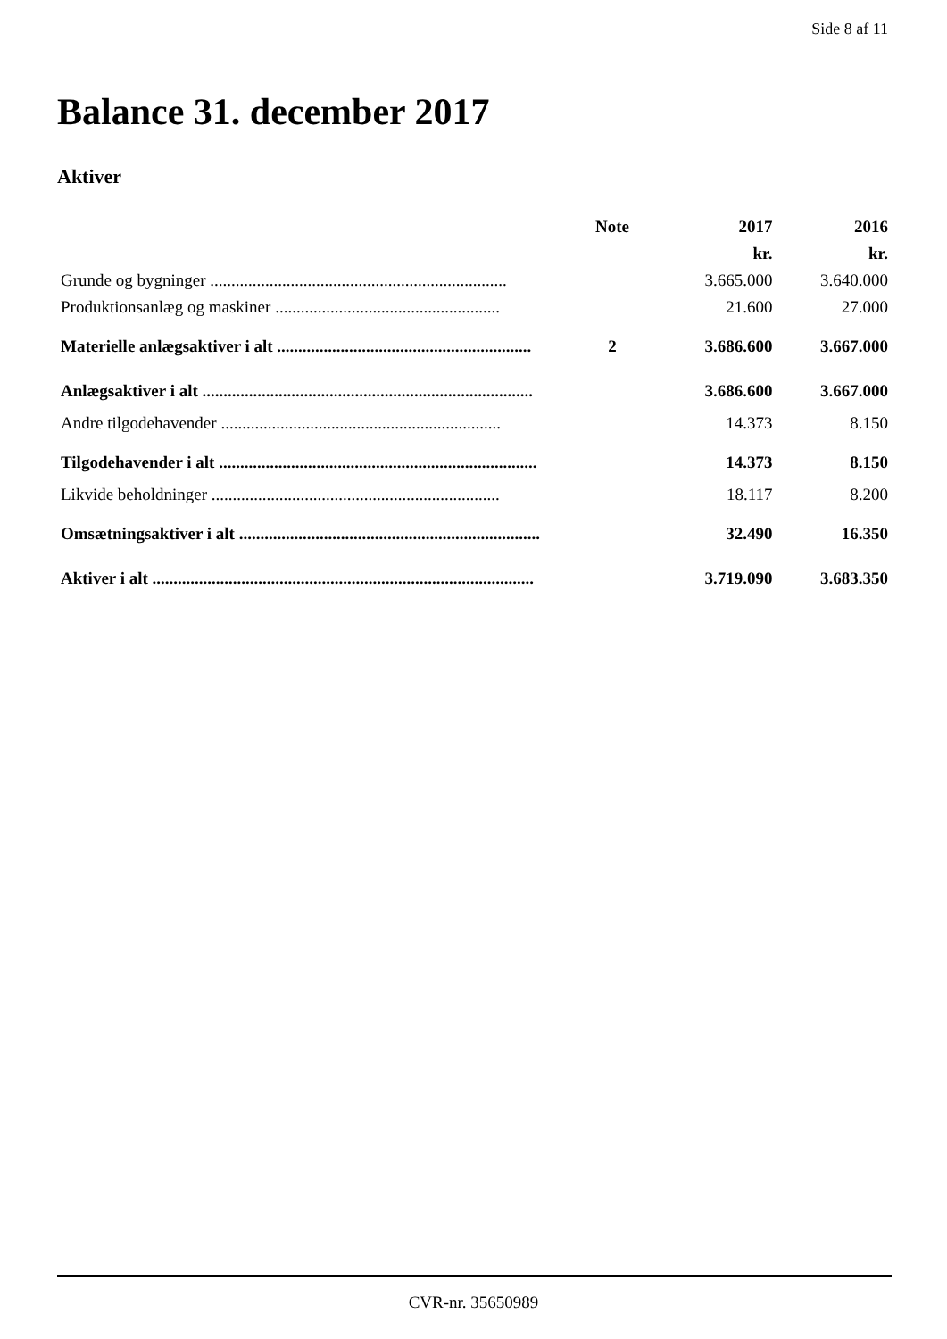Side 8 af 11
Balance 31. december 2017
Aktiver
| | Note | 2017 | 2016 |
| --- | --- | --- | --- |
| | | kr. | kr. |
| Grunde og bygninger ...................................................................... | | 3.665.000 | 3.640.000 |
| Produktionsanlæg og maskiner ..................................................... | | 21.600 | 27.000 |
| Materielle anlægsaktiver i alt ............................................................ | 2 | 3.686.600 | 3.667.000 |
| Anlægsaktiver i alt .............................................................................. | | 3.686.600 | 3.667.000 |
| Andre tilgodehavender .................................................................. | | 14.373 | 8.150 |
| Tilgodehavender i alt ........................................................................... | | 14.373 | 8.150 |
| Likvide beholdninger .................................................................... | | 18.117 | 8.200 |
| Omsætningsaktiver i alt ....................................................................... | | 32.490 | 16.350 |
| Aktiver i alt .......................................................................................... | | 3.719.090 | 3.683.350 |
CVR-nr. 35650989